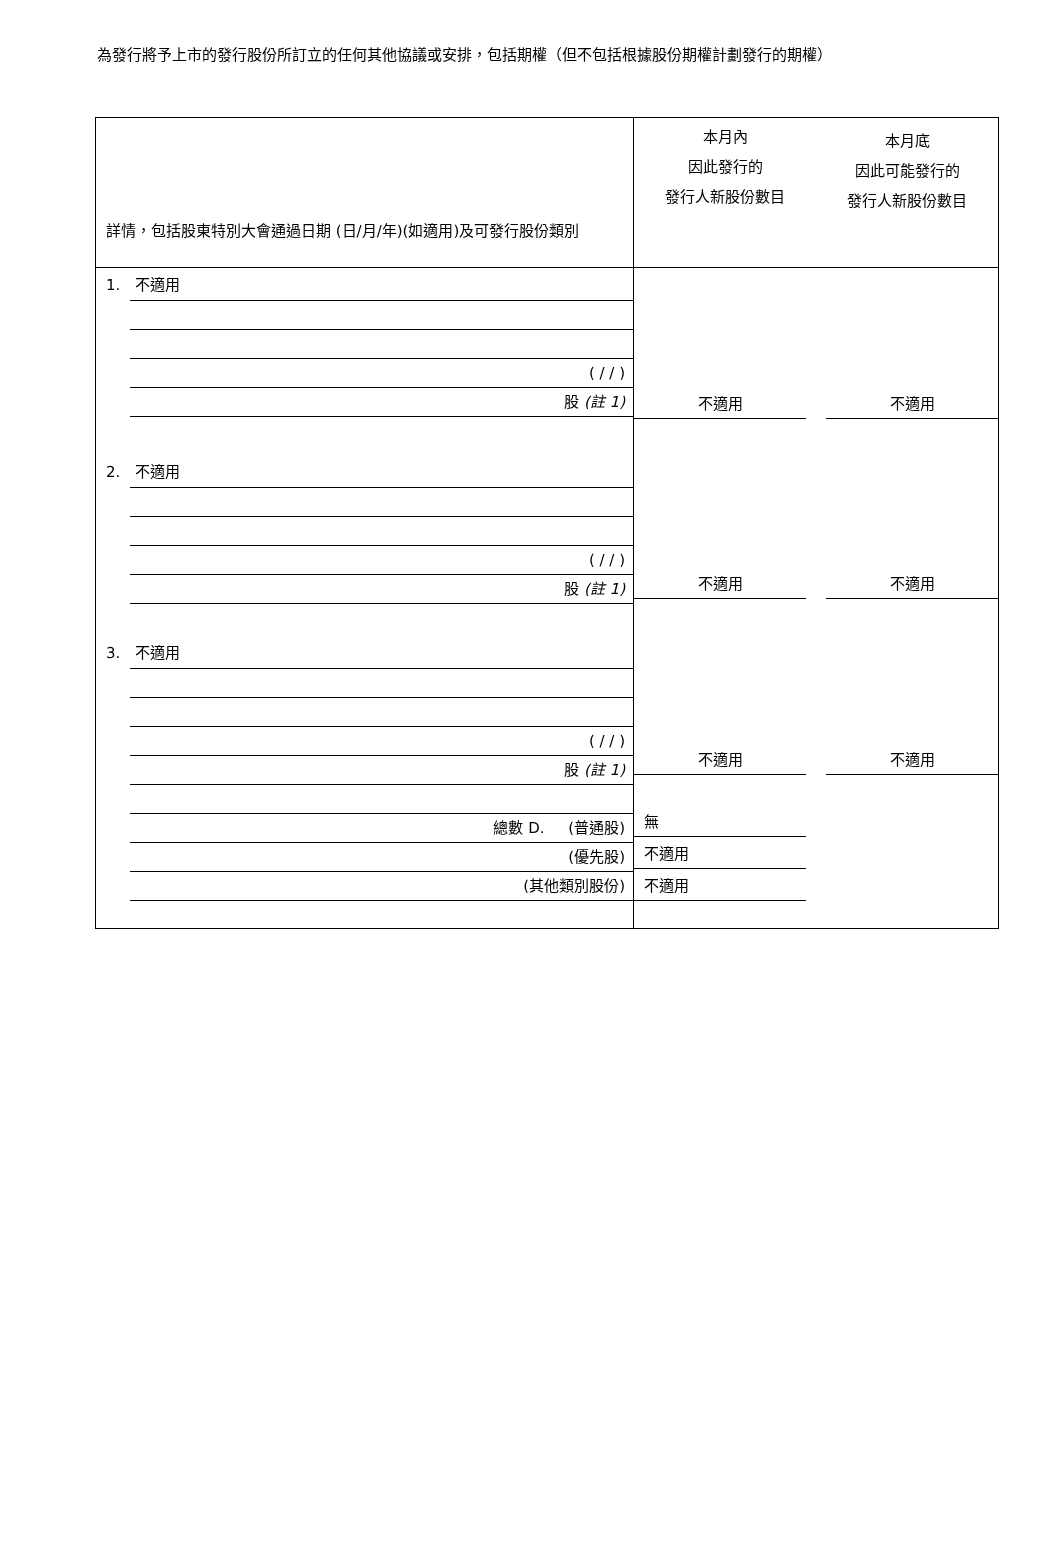為發行將予上市的發行股份所訂立的任何其他協議或安排，包括期權（但不包括根據股份期權計劃發行的期權）
詳情，包括股東特別大會通過日期 (日/月/年)(如適用)及可發行股份類別
1. 不適用
( / / )
股 (註 1)
2. 不適用
( / / )
股 (註 1)
3. 不適用
( / / )
股 (註 1)
總數 D. (普通股)
(優先股)
(其他類別股份)
本月內
因此發行的
發行人新股份數目
本月底
因此可能發行的
發行人新股份數目
不適用 不適用
不適用 不適用
不適用 不適用
無
不適用
不適用